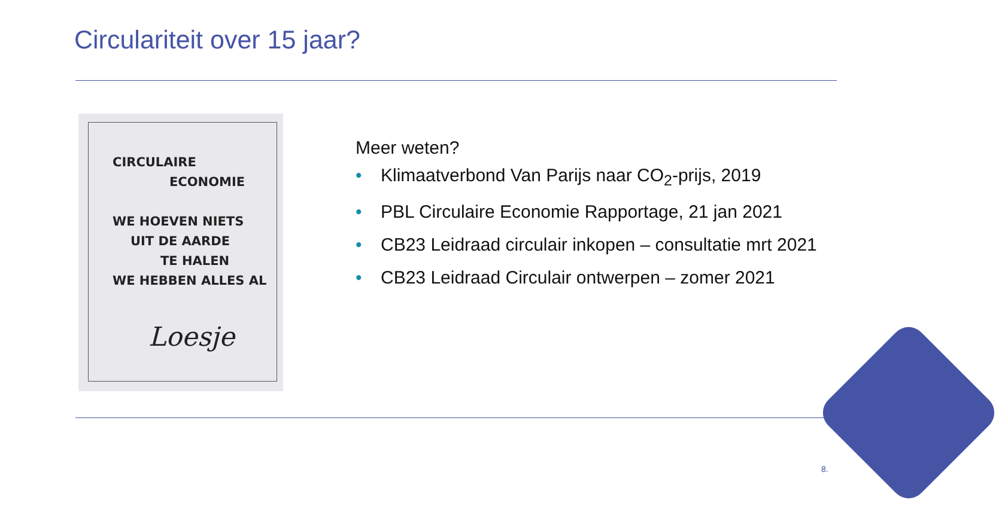Circulariteit over 15 jaar?
CIRCULAIRE
ECONOMIE
WE HOEVEN NIETS
UIT DE AARDE
TE HALEN
WE HEBBEN ALLES AL
Loesje
Meer weten?
• Klimaatverbond Van Parijs naar CO<sub>2</sub>-prijs, 2019
• PBL Circulaire Economie Rapportage, 21 jan 2021
• CB23 Leidraad circulair inkopen – consultatie mrt 2021
• CB23 Leidraad Circulair ontwerpen – zomer 2021
8.